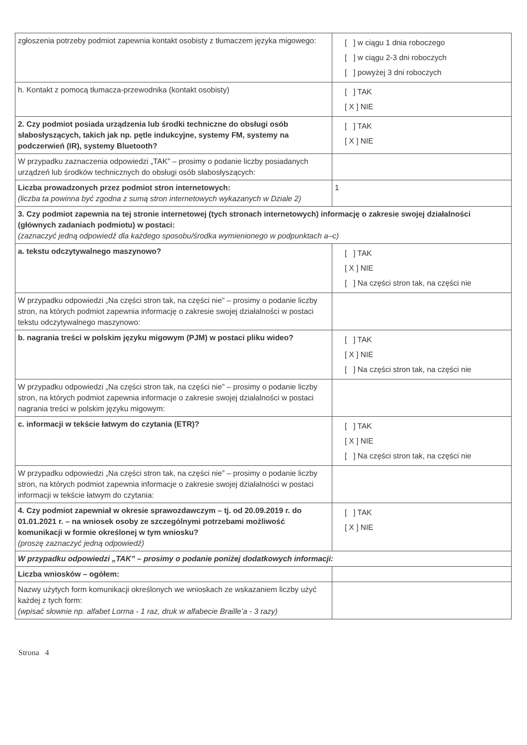| zgłoszenia potrzeby podmiot zapewnia kontakt osobisty z tłumaczem języka migowego: | [ ] w ciągu 1 dnia roboczego [ ] w ciągu 2-3 dni roboczych [ ] powyżej 3 dni roboczych |
| h. Kontakt z pomocą tłumacza-przewodnika (kontakt osobisty) | [ ] TAK [ X ] NIE |
| 2. Czy podmiot posiada urządzenia lub środki techniczne do obsługi osób słabosłyszących, takich jak np. pętle indukcyjne, systemy FM, systemy na podczerwień (IR), systemy Bluetooth? | [ ] TAK [ X ] NIE |
| W przypadku zaznaczenia odpowiedzi „TAK” – prosimy o podanie liczby posiadanych urządzeń lub środków technicznych do obsługi osób słabosłyszących: | |
| Liczba prowadzonych przez podmiot stron internetowych: (liczba ta powinna być zgodna z sumą stron internetowych wykazanych w Dziale 2) | 1 |
| 3. Czy podmiot zapewnia na tej stronie internetowej (tych stronach internetowych) informację o zakresie swojej działalności (głównych zadaniach podmiotu) w postaci: (zaznaczyć jedną odpowiedź dla każdego sposobu/środka wymienionego w podpunktach a–c) | |
| a. tekstu odczytywalnego maszynowo? | [ ] TAK [ X ] NIE [ ] Na części stron tak, na części nie |
| W przypadku odpowiedzi „Na części stron tak, na części nie” – prosimy o podanie liczby stron, na których podmiot zapewnia informację o zakresie swojej działalności w postaci tekstu odczytywalnego maszynowo: | |
| b. nagrania treści w polskim języku migowym (PJM) w postaci pliku wideo? | [ ] TAK [ X ] NIE [ ] Na części stron tak, na części nie |
| W przypadku odpowiedzi „Na części stron tak, na części nie” – prosimy o podanie liczby stron, na których podmiot zapewnia informacje o zakresie swojej działalności w postaci nagrania treści w polskim języku migowym: | |
| c. informacji w tekście łatwym do czytania (ETR)? | [ ] TAK [ X ] NIE [ ] Na części stron tak, na części nie |
| W przypadku odpowiedzi „Na części stron tak, na części nie” – prosimy o podanie liczby stron, na których podmiot zapewnia informacje o zakresie swojej działalności w postaci informacji w tekście łatwym do czytania: | |
| 4. Czy podmiot zapewniał w okresie sprawozdawczym – tj. od 20.09.2019 r. do 01.01.2021 r. – na wniosek osoby ze szczególnymi potrzebami możliwość komunikacji w formie określonej w tym wniosku? (proszę zaznaczyć jedną odpowiedź) | [ ] TAK [ X ] NIE |
| W przypadku odpowiedzi „TAK” – prosimy o podanie poniżej dodatkowych informacji: | |
| Liczba wniosków – ogółem: | |
| Nazwy użytych form komunikacji określonych we wnioskach ze wskazaniem liczby użyć każdej z tych form: (wpisać słownie np. alfabet Lorma - 1 raz, druk w alfabecie Braille’a - 3 razy) | |
Strona 4